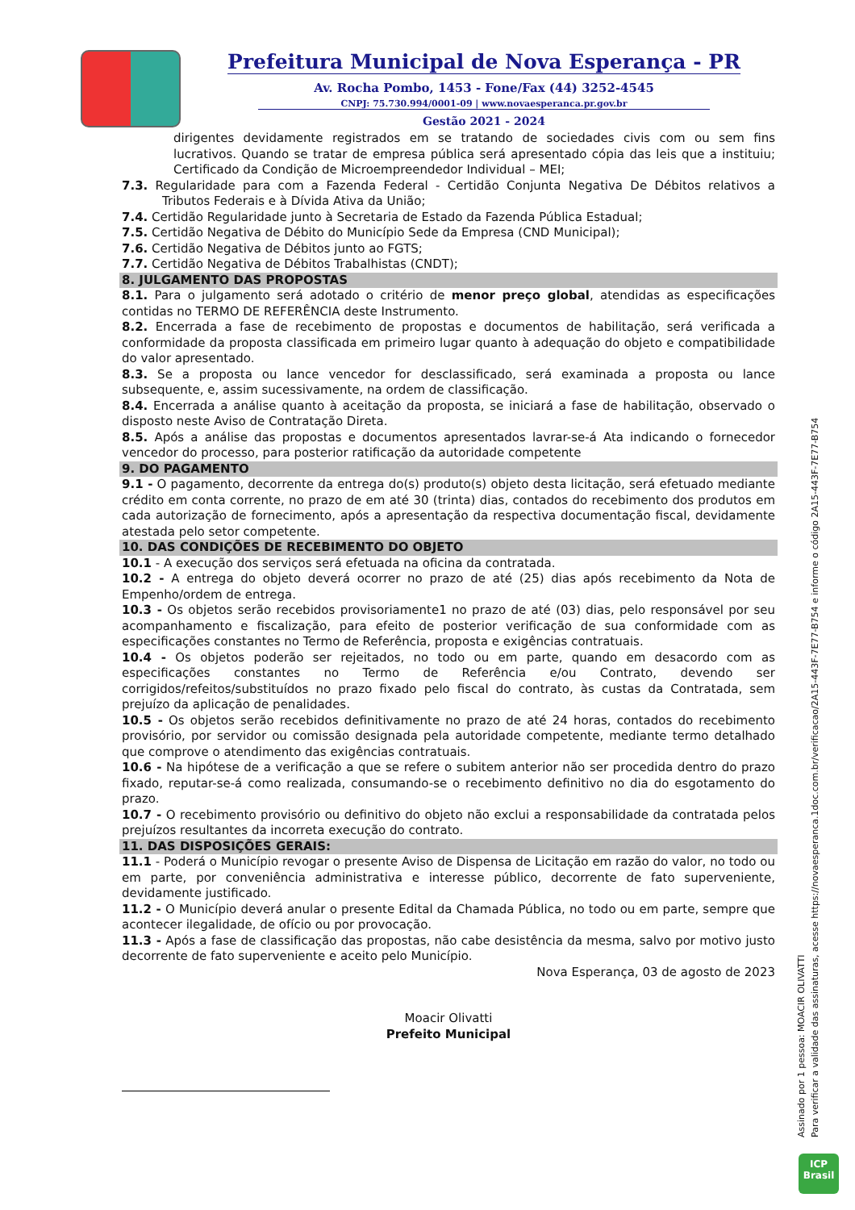Prefeitura Municipal de Nova Esperança - PR
Av. Rocha Pombo, 1453 - Fone/Fax (44) 3252-4545
CNPJ: 75.730.994/0001-09 | www.novaesperanca.pr.gov.br
Gestão 2021 - 2024
dirigentes devidamente registrados em se tratando de sociedades civis com ou sem fins lucrativos. Quando se tratar de empresa pública será apresentado cópia das leis que a instituiu; Certificado da Condição de Microempreendedor Individual – MEI;
7.3. Regularidade para com a Fazenda Federal - Certidão Conjunta Negativa De Débitos relativos a Tributos Federais e à Dívida Ativa da União;
7.4. Certidão Regularidade junto à Secretaria de Estado da Fazenda Pública Estadual;
7.5. Certidão Negativa de Débito do Município Sede da Empresa (CND Municipal);
7.6. Certidão Negativa de Débitos junto ao FGTS;
7.7. Certidão Negativa de Débitos Trabalhistas (CNDT);
8. JULGAMENTO DAS PROPOSTAS
8.1. Para o julgamento será adotado o critério de menor preço global, atendidas as especificações contidas no TERMO DE REFERÊNCIA deste Instrumento.
8.2. Encerrada a fase de recebimento de propostas e documentos de habilitação, será verificada a conformidade da proposta classificada em primeiro lugar quanto à adequação do objeto e compatibilidade do valor apresentado.
8.3. Se a proposta ou lance vencedor for desclassificado, será examinada a proposta ou lance subsequente, e, assim sucessivamente, na ordem de classificação.
8.4. Encerrada a análise quanto à aceitação da proposta, se iniciará a fase de habilitação, observado o disposto neste Aviso de Contratação Direta.
8.5. Após a análise das propostas e documentos apresentados lavrar-se-á Ata indicando o fornecedor vencedor do processo, para posterior ratificação da autoridade competente
9. DO PAGAMENTO
9.1 - O pagamento, decorrente da entrega do(s) produto(s) objeto desta licitação, será efetuado mediante crédito em conta corrente, no prazo de em até 30 (trinta) dias, contados do recebimento dos produtos em cada autorização de fornecimento, após a apresentação da respectiva documentação fiscal, devidamente atestada pelo setor competente.
10. DAS CONDIÇÕES DE RECEBIMENTO DO OBJETO
10.1 - A execução dos serviços será efetuada na oficina da contratada.
10.2 - A entrega do objeto deverá ocorrer no prazo de até (25) dias após recebimento da Nota de Empenho/ordem de entrega.
10.3 - Os objetos serão recebidos provisoriamente1 no prazo de até (03) dias, pelo responsável por seu acompanhamento e fiscalização, para efeito de posterior verificação de sua conformidade com as especificações constantes no Termo de Referência, proposta e exigências contratuais.
10.4 - Os objetos poderão ser rejeitados, no todo ou em parte, quando em desacordo com as especificações constantes no Termo de Referência e/ou Contrato, devendo ser corrigidos/refeitos/substituídos no prazo fixado pelo fiscal do contrato, às custas da Contratada, sem prejuízo da aplicação de penalidades.
10.5 - Os objetos serão recebidos definitivamente no prazo de até 24 horas, contados do recebimento provisório, por servidor ou comissão designada pela autoridade competente, mediante termo detalhado que comprove o atendimento das exigências contratuais.
10.6 - Na hipótese de a verificação a que se refere o subitem anterior não ser procedida dentro do prazo fixado, reputar-se-á como realizada, consumando-se o recebimento definitivo no dia do esgotamento do prazo.
10.7 - O recebimento provisório ou definitivo do objeto não exclui a responsabilidade da contratada pelos prejuízos resultantes da incorreta execução do contrato.
11. DAS DISPOSIÇÕES GERAIS:
11.1 - Poderá o Município revogar o presente Aviso de Dispensa de Licitação em razão do valor, no todo ou em parte, por conveniência administrativa e interesse público, decorrente de fato superveniente, devidamente justificado.
11.2 - O Município deverá anular o presente Edital da Chamada Pública, no todo ou em parte, sempre que acontecer ilegalidade, de ofício ou por provocação.
11.3 - Após a fase de classificação das propostas, não cabe desistência da mesma, salvo por motivo justo decorrente de fato superveniente e aceito pelo Município.
Nova Esperança, 03 de agosto de 2023
Moacir Olivatti
Prefeito Municipal
Assinado por 1 pessoa: MOACIR OLIVATTI
Para verificar a validade das assinaturas, acesse https://novaesperanca.1doc.com.br/verificacao/2A15-443F-7E77-B754 e informe o código 2A15-443F-7E77-B754
ICP
Brasil